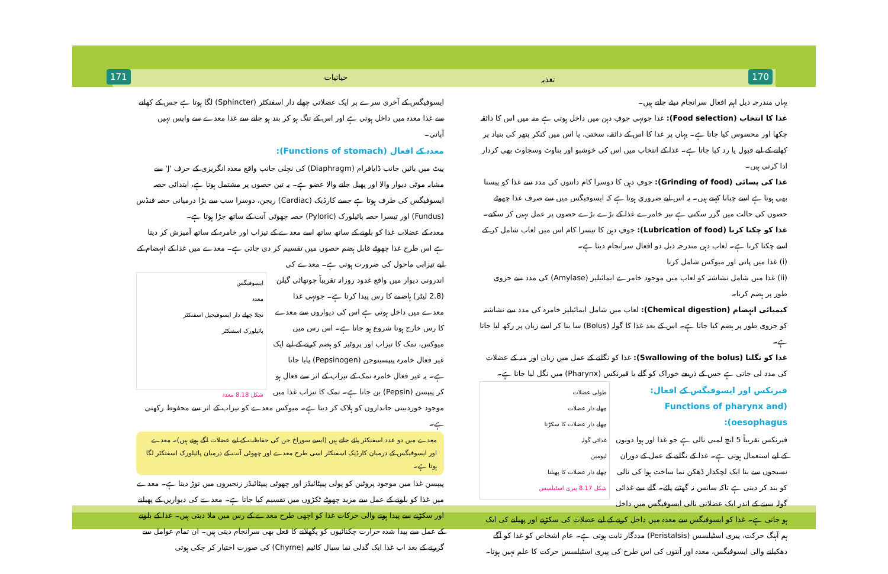171 حیاتیات تغذیہ 170
یہاں مندرجہ ذیل اہم افعال سرانجام دیئے جاتے ہیں۔
غذا کا انتخاب (Food selection): غذا جونہی جوفِ دہن میں داخل ہوتی ہے منہ میں اس کا ذائقہ چکھا اور محسوس کیا جاتا ہے۔ یہاں پر غذا کا اس کے ذائقہ، سختی، یا اس میں کنکر پتھر کی بنیاد پر کھانے کے لیے قبول یا رد کیا جاتا ہے۔ غذا کے انتخاب میں اس کی خوشبو اور بناوٹ وسجاوٹ بھی کردار ادا کرتی ہیں۔
غذا کی پسائی (Grinding of food): جوفِ دہن کا دوسرا کام دانتوں کی مدد سے غذا کو پیسنا بھی ہوتا ہے اسے چبانا کہتے ہیں۔ یہ اس لیے ضروری ہوتا ہے کہ ایسوفیگس میں سے صرف غذا چھوٹے حصوں کی حالت میں گزر سکتی ہے نیز خامرے غذا کے بڑے بڑے حصوں پر عمل نہیں کر سکتے۔
غذا کو چکنا کرنا (Lubrication of food): جوفِ دہن کا تیسرا کام اس میں لعاب شامل کر کے اسے چکنا کرنا ہے۔ لعاب دہن مندرجہ ذیل دو افعال سرانجام دیتا ہے۔
(i) غذا میں پانی اور میوکس شامل کرنا
(ii) غذا میں شامل نشاشتہ کو لعاب میں موجود خامرے ایمائیلیز (Amylase) کی مدد سے جزوی طور پر ہضم کرنا۔
کیمیائی انہضام (Chemical digestion): لعاب میں شامل ایمائیلیز خامرہ کی مدد سے نشاشتہ کو جزوی طور پر ہضم کیا جاتا ہے۔ اس کے بعد غذا کا گولہ (Bolus) سا بنا کر اسے زبان پر رکھ لیا جاتا ہے۔
غذا کو نگلنا (Swallowing of the bolus): غذا کو نگلنے کے عمل میں زبان اور منہ کے عضلات کی مدد لی جاتی ہے جس کے ذریعے خوراک کو گلے یا فیرنکس (Pharynx) میں نگل لیا جاتا ہے۔
طولی عضلات
چھلے دار عضلات
چھلے دار عضلات کا سکڑنا
غذائی گولہ
لیومین
چھلے دار عضلات کا پھیلنا
شکل 8.17 پیری اسٹیلسس
فیرنکس اور ایسوفیگس کے افعال: (Functions of pharynx and oesophagus):
فیرنکس تقریباً 5 انچ لمبی نالی ہے جو غذا اور ہوا دونوں کے لیے استعمال ہوتی ہے۔ غذا کے نگلنے کے عمل کے دوران نسیجوں سے بنا ایک لچکدار ڈھکن نما ساخت ہوا کی نالی کو بند کر دیتی ہے تاکہ سانس نہ گھٹنے پائے۔ گلے سے غذائی گولہ سینے کے اندر ایک عضلاتی نالی ایسوفیگس میں داخل ہو جاتی ہے۔ غذا کو ایسوفیگس سے معدہ میں داخل کرنے کے لیے عضلات کی سکڑنے اور پھیلنے کی ایک ہم آہنگ حرکت، پیری اسٹیلسس (Peristalsis) مددگار ثابت ہوتی ہے۔ عام اشخاص کو غذا کو آگے دھکیلنے والی ایسوفیگس، معدہ اور آنتوں کی اس طرح کی پیری اسٹیلسس حرکت کا علم نہیں ہوتا۔
ایسوفیگس کے آخری سرے پر ایک عضلاتی چھلے دار اسفنکٹر (Sphincter) لگا ہوتا ہے جس کے کھلنے سے غذا معدہ میں داخل ہوتی ہے اور اس کے تنگ ہو کر بند ہو جانے سے غذا معدے سے واپس نہیں آپاتی۔
معدہ کے افعال (Functions of stomach):
پیٹ میں بائیں جانب ڈایافرام (Diaphragm) کی نچلی جانب واقع معدہ انگریزی کے حرف 'J' سے مشابہ موٹی دیوار والا اور پھیل جانے والا عضو ہے۔ یہ تین حصوں پر مشتمل ہوتا ہے، ابتدائی حصہ ایسوفیگس کی طرف ہوتا ہے جسے کارڈیک (Cardiac) ریجن، دوسرا سب سے بڑا درمیانی حصہ فنڈس (Fundus) اور تیسرا حصہ پائیلورک (Pyloric) حصہ چھوٹی آنت کے ساتھ جڑا ہوتا ہے۔
معدہ کے عضلات غذا کو بلونے کے ساتھ ساتھ اسے معدے کے تیزاب اور خامرہ کے ساتھ آمیزش کر دیتا ہے اس طرح غذا چھوٹے قابل ہضم حصوں میں تقسیم کر دی جاتی ہے۔ معدے میں غذا کے انہضام کے لیے تیزابی ماحول کی ضرورت ہوتی ہے۔ معدے کی
ایسوفیگس
معدہ
نچلا چھلے دار ایسوفیجیل اسفنکٹر
پائیلورک اسفنکٹر
شکل 8.18 معدہ
اندرونی دیوار میں واقع غدود روزانہ تقریباً چوتھائی گیلن (2.8 لیٹر) ہاضمے کا رس پیدا کرتا ہے۔ جونہی غذا معدے میں داخل ہوتی ہے اس کی دیواروں سے معدے کا رس خارج ہونا شروع ہو جاتا ہے۔ اس رس میں میوکس، نمک کا تیزاب اور پروٹیز کو ہضم کرنے کے لیے ایک غیر فعال خامرہ پیپسینوجن (Pepsinogen) پایا جاتا ہے۔ یہ غیر فعال خامرہ نمک کے تیزاب کے اثر سے فعال ہو کر پیپسن (Pepsin) بن جاتا ہے۔ نمک کا تیزاب غذا میں موجود خوردبینی جانداروں کو ہلاک کر دیتا ہے۔ میوکس معدے کو تیزاب کے اثر سے محفوظ رکھتی ہے۔
معدے میں دو عدد اسفنکٹر پائے جاتے ہیں (ایسے سوراخ جن کی حفاظت کے لیے عضلات لگے ہوتے ہیں)۔ معدے اور ایسوفیگس کے درمیان کارڈیک اسفنکٹر اسی طرح معدے اور چھوٹی آنت کے درمیان پائیلورک اسفنکٹر لگا ہوتا ہے۔
پیپسن غذا میں موجود پروٹین کو پولی پیپٹائیڈز اور چھوٹی پیپٹائیڈز زنجیروں میں توڑ دیتا ہے۔ معدے میں غذا کو بلونے کے عمل سے مزید چھوٹے ٹکڑوں میں تقسیم کیا جاتا ہے۔ معدے کی دیواریں کے پھیلنے اور سکڑنے سے پیدا ہونے والی حرکات غذا کو اچھی طرح معدے کے رس میں ملا دیتی ہیں۔ غذا کے بلونے کے عمل سے پیدا شدہ حرارت چکنائیوں کو پگھلانے کا فعل بھی سرانجام دیتی ہیں۔ ان تمام عوامل سے گزرنے کے بعد اب غذا ایک گدلی نما سیال کائیم (Chyme) کی صورت اختیار کر چکی ہوتی